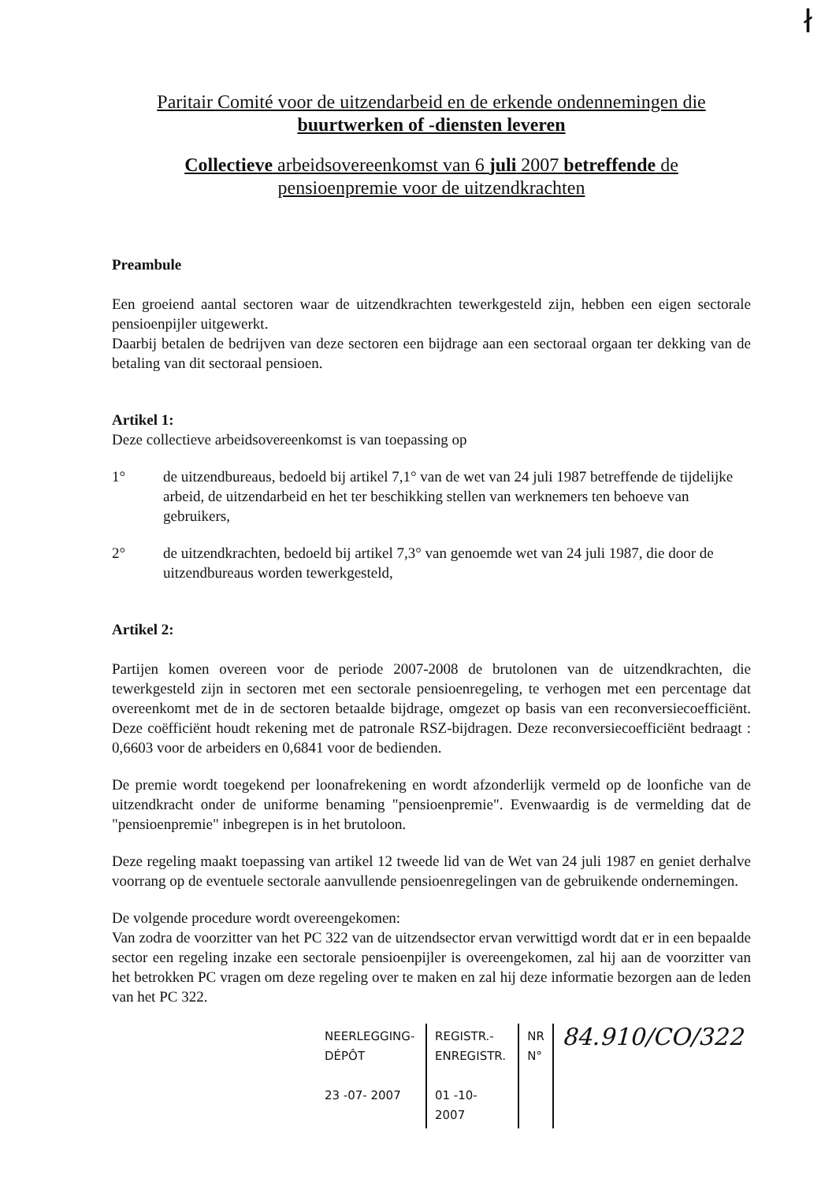ł
Paritair Comité voor de uitzendarbeid en de erkende ondennemingen die
buurtwerken of -diensten leveren
Collectieve arbeidsovereenkomst van 6 juli 2007 betreffende de
pensioenpremie voor de uitzendkrachten
Preambule
Een groeiend aantal sectoren waar de uitzendkrachten tewerkgesteld zijn, hebben een eigen sectorale pensioenpijler uitgewerkt.
Daarbij betalen de bedrijven van deze sectoren een bijdrage aan een sectoraal orgaan ter dekking van de betaling van dit sectoraal pensioen.
Artikel 1:
Deze collectieve arbeidsovereenkomst is van toepassing op
1° de uitzendbureaus, bedoeld bij artikel 7,1° van de wet van 24 juli 1987 betreffende de tijdelijke arbeid, de uitzendarbeid en het ter beschikking stellen van werknemers ten behoeve van gebruikers,
2° de uitzendkrachten, bedoeld bij artikel 7,3° van genoemde wet van 24 juli 1987, die door de uitzendbureaus worden tewerkgesteld,
Artikel 2:
Partijen komen overeen voor de periode 2007-2008 de brutolonen van de uitzendkrachten, die tewerkgesteld zijn in sectoren met een sectorale pensioenregeling, te verhogen met een percentage dat overeenkomt met de in de sectoren betaalde bijdrage, omgezet op basis van een reconversiecoefficiënt. Deze coëfficiënt houdt rekening met de patronale RSZ-bijdragen. Deze reconversiecoefficiënt bedraagt : 0,6603 voor de arbeiders en 0,6841 voor de bedienden.
De premie wordt toegekend per loonafrekening en wordt afzonderlijk vermeld op de loonfiche van de uitzendkracht onder de uniforme benaming "pensioenpremie". Evenwaardig is de vermelding dat de "pensioenpremie" inbegrepen is in het brutoloon.
Deze regeling maakt toepassing van artikel 12 tweede lid van de Wet van 24 juli 1987 en geniet derhalve voorrang op de eventuele sectorale aanvullende pensioenregelingen van de gebruikende ondernemingen.
De volgende procedure wordt overeengekomen:
Van zodra de voorzitter van het PC 322 van de uitzendsector ervan verwittigd wordt dat er in een bepaalde sector een regeling inzake een sectorale pensioenpijler is overeengekomen, zal hij aan de voorzitter van het betrokken PC vragen om deze regeling over te maken en zal hij deze informatie bezorgen aan de leden van het PC 322.
| NEERLEGGING-DÉPÔT 23 -07- 2007 | REGISTR.-ENREGISTR. 01 -10- 2007 | NR N° | 84.910/CO/322 |